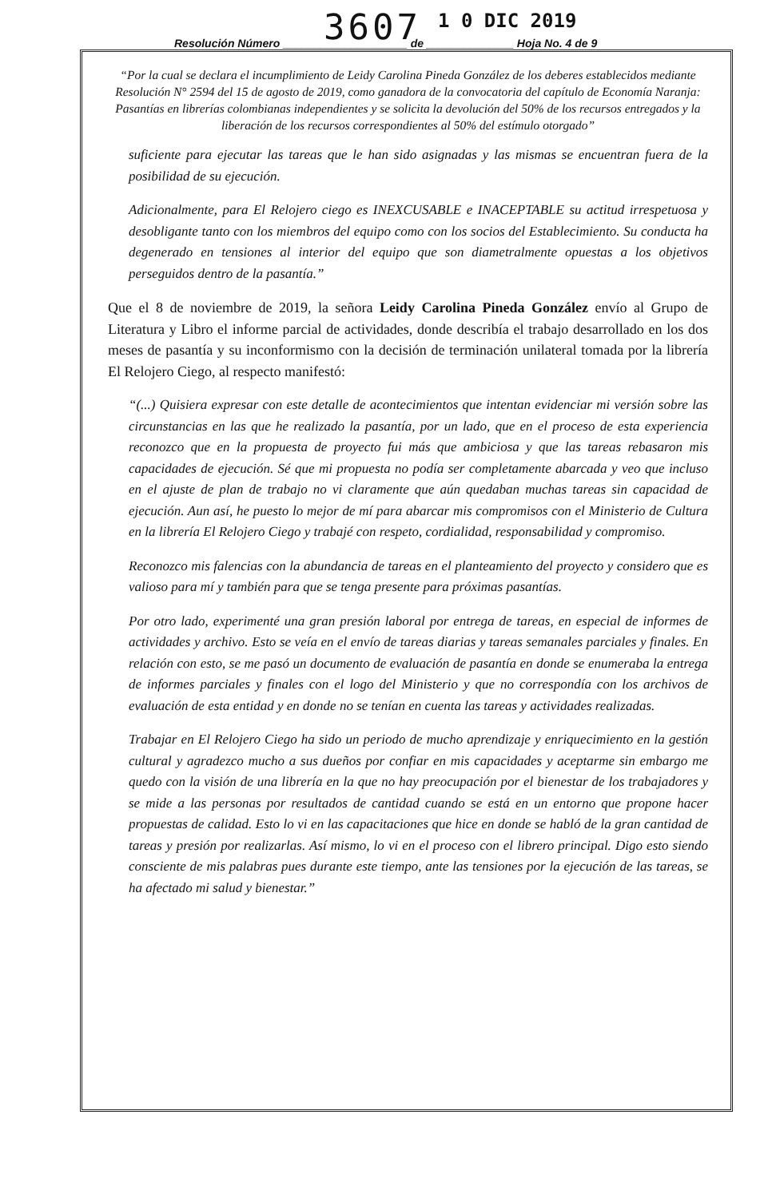3607 1 0 DIC 2019
Resolución Número ____________________ de ______________ Hoja No. 4 de 9
“Por la cual se declara el incumplimiento de Leidy Carolina Pineda González de los deberes establecidos mediante Resolución N° 2594 del 15 de agosto de 2019, como ganadora de la convocatoria del capítulo de Economía Naranja: Pasantías en librerías colombianas independientes y se solicita la devolución del 50% de los recursos entregados y la liberación de los recursos correspondientes al 50% del estímulo otorgado”
suficiente para ejecutar las tareas que le han sido asignadas y las mismas se encuentran fuera de la posibilidad de su ejecución.
Adicionalmente, para El Relojero ciego es INEXCUSABLE e INACEPTABLE su actitud irrespetuosa y desobligante tanto con los miembros del equipo como con los socios del Establecimiento. Su conducta ha degenerado en tensiones al interior del equipo que son diametralmente opuestas a los objetivos perseguidos dentro de la pasantía.”
Que el 8 de noviembre de 2019, la señora Leidy Carolina Pineda González envío al Grupo de Literatura y Libro el informe parcial de actividades, donde describía el trabajo desarrollado en los dos meses de pasantía y su inconformismo con la decisión de terminación unilateral tomada por la librería El Relojero Ciego, al respecto manifestó:
“(...) Quisiera expresar con este detalle de acontecimientos que intentan evidenciar mi versión sobre las circunstancias en las que he realizado la pasantía, por un lado, que en el proceso de esta experiencia reconozco que en la propuesta de proyecto fui más que ambiciosa y que las tareas rebasaron mis capacidades de ejecución. Sé que mi propuesta no podía ser completamente abarcada y veo que incluso en el ajuste de plan de trabajo no vi claramente que aún quedaban muchas tareas sin capacidad de ejecución. Aun así, he puesto lo mejor de mí para abarcar mis compromisos con el Ministerio de Cultura en la librería El Relojero Ciego y trabajé con respeto, cordialidad, responsabilidad y compromiso.
Reconozco mis falencias con la abundancia de tareas en el planteamiento del proyecto y considero que es valioso para mí y también para que se tenga presente para próximas pasantías.
Por otro lado, experimenté una gran presión laboral por entrega de tareas, en especial de informes de actividades y archivo. Esto se veía en el envío de tareas diarias y tareas semanales parciales y finales. En relación con esto, se me pasó un documento de evaluación de pasantía en donde se enumeraba la entrega de informes parciales y finales con el logo del Ministerio y que no correspondía con los archivos de evaluación de esta entidad y en donde no se tenían en cuenta las tareas y actividades realizadas.
Trabajar en El Relojero Ciego ha sido un periodo de mucho aprendizaje y enriquecimiento en la gestión cultural y agradezco mucho a sus dueños por confiar en mis capacidades y aceptarme sin embargo me quedo con la visión de una librería en la que no hay preocupación por el bienestar de los trabajadores y se mide a las personas por resultados de cantidad cuando se está en un entorno que propone hacer propuestas de calidad. Esto lo vi en las capacitaciones que hice en donde se habló de la gran cantidad de tareas y presión por realizarlas. Así mismo, lo vi en el proceso con el librero principal. Digo esto siendo consciente de mis palabras pues durante este tiempo, ante las tensiones por la ejecución de las tareas, se ha afectado mi salud y bienestar.”